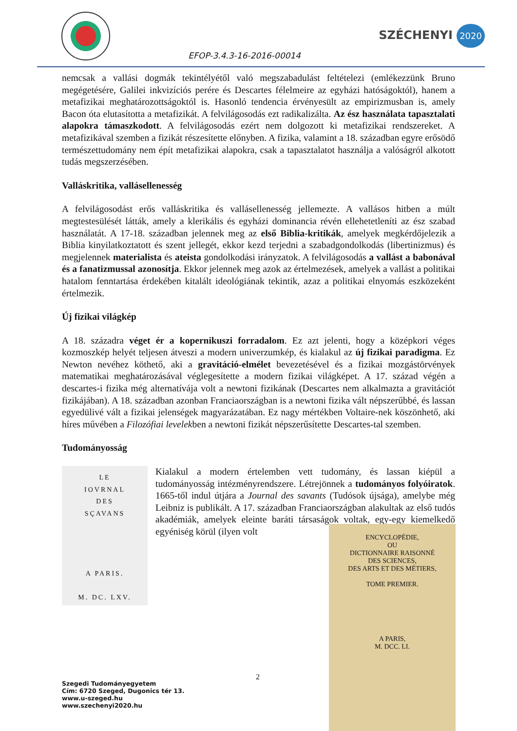EFOP-3.4.3-16-2016-00014
SZÉCHENYI 2020
nemcsak a vallási dogmák tekintélyétől való megszabadulást feltételezi (emlékezzünk Bruno megégetésére, Galilei inkvizíciós perére és Descartes félelmeire az egyházi hatóságoktól), hanem a metafizikai meghatározottságoktól is. Hasonló tendencia érvényesült az empirizmusban is, amely Bacon óta elutasította a metafizikát. A felvilágosodás ezt radikalizálta. Az ész használata tapasztalati alapokra támaszkodott. A felvilágosodás ezért nem dolgozott ki metafizikai rendszereket. A metafizikával szemben a fizikát részesítette előnyben. A fizika, valamint a 18. században egyre erősödő természettudomány nem épít metafizikai alapokra, csak a tapasztalatot használja a valóságról alkotott tudás megszerzésében.
Valláskritika, vallásellenesség
A felvilágosodást erős valláskritika és vallásellenesség jellemezte. A vallásos hitben a múlt megtestesülését látták, amely a klerikális és egyházi dominancia révén ellehetetleníti az ész szabad használatát. A 17-18. században jelennek meg az első Biblia-kritikák, amelyek megkérdőjelezik a Biblia kinyilatkoztatott és szent jellegét, ekkor kezd terjedni a szabadgondolkodás (libertinizmus) és megjelennek materialista és ateista gondolkodási irányzatok. A felvilágosodás a vallást a babonával és a fanatizmussal azonosítja. Ekkor jelennek meg azok az értelmezések, amelyek a vallást a politikai hatalom fenntartása érdekében kitalált ideológiának tekintik, azaz a politikai elnyomás eszközeként értelmezik.
Új fizikai világkép
A 18. századra véget ér a kopernikuszi forradalom. Ez azt jelenti, hogy a középkori véges kozmoszkép helyét teljesen átveszi a modern univerzumkép, és kialakul az új fizikai paradigma. Ez Newton nevéhez köthető, aki a gravitáció-elmélet bevezetésével és a fizikai mozgástörvények matematikai meghatározásával véglegesítette a modern fizikai világképet. A 17. század végén a descartes-i fizika még alternatívája volt a newtoni fizikának (Descartes nem alkalmazta a gravitációt fizikájában). A 18. században azonban Franciaországban is a newtoni fizika vált népszerűbbé, és lassan egyedülivé vált a fizikai jelenségek magyarázatában. Ez nagy mértékben Voltaire-nek köszönhető, aki híres művében a Filozófiai levelekben a newtoni fizikát népszerűsítette Descartes-tal szemben.
Tudományosság
LE
IOVRNAL
DES
SÇAVANS
A PARIS.
M. DC. LXV.
Kialakul a modern értelemben vett tudomány, és lassan kiépül a tudományosság intézményrendszere. Létrejönnek a tudományos folyóiratok. 1665-től indul útjára a Journal des savants (Tudósok újsága), amelybe még Leibniz is publikált. A 17. században Franciaországban alakultak az első tudós akadémiák, amelyek eleinte baráti társaságok voltak, egy-egy kiemelkedő egyéniség körül (ilyen volt
ENCYCLOPÉDIE,
OU
DICTIONNAIRE RAISONNÉ
DES SCIENCES,
DES ARTS ET DES MÉTIERS,
TOME PREMIER.
A PARIS,
M. DCC. LI.
2
Szegedi Tudományegyetem
Cím: 6720 Szeged, Dugonics tér 13.
www.u-szeged.hu
www.szechenyi2020.hu